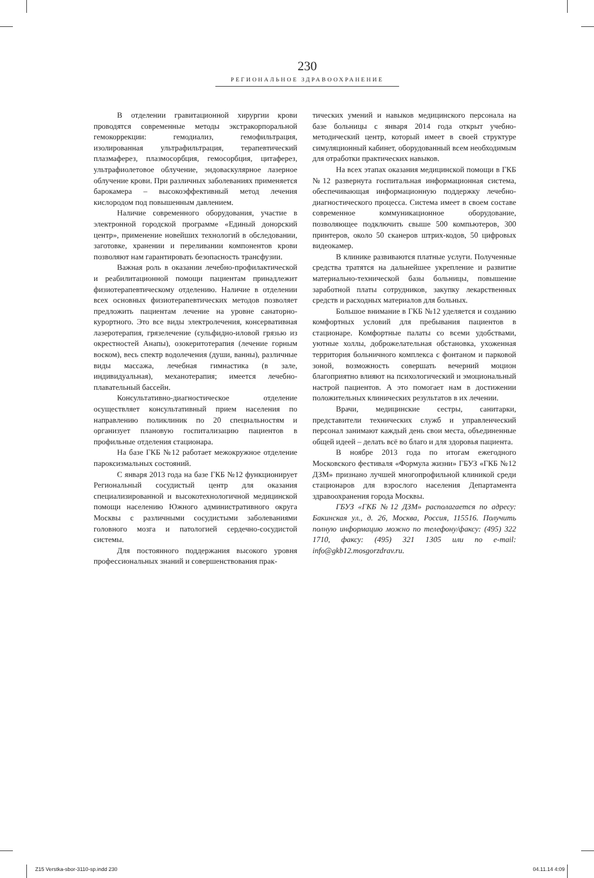230
РЕГИОНАЛЬНОЕ ЗДРАВООХРАНЕНИЕ
В отделении гравитационной хирургии крови проводятся современные методы экстракорпоральной гемокоррекции: гемодиализ, гемофильтрация, изолированная ультрафильтрация, терапевтический плазмаферез, плазмосорбция, гемосорбция, цитаферез, ультрафиолетовое облучение, эндоваскулярное лазерное облучение крови. При различных заболеваниях применяется барокамера – высокоэффективный метод лечения кислородом под повышенным давлением.
Наличие современного оборудования, участие в электронной городской программе «Единый донорский центр», применение новейших технологий в обследовании, заготовке, хранении и переливании компонентов крови позволяют нам гарантировать безопасность трансфузии.
Важная роль в оказании лечебно-профилактической и реабилитационной помощи пациентам принадлежит физиотерапевтическому отделению. Наличие в отделении всех основных физиотерапевтических методов позволяет предложить пациентам лечение на уровне санаторно-курортного. Это все виды электролечения, консервативная лазеротерапия, грязелечение (сульфидно-иловой грязью из окрестностей Анапы), озокеритотерапия (лечение горным воском), весь спектр водолечения (души, ванны), различные виды массажа, лечебная гимнастика (в зале, индивидуальная), механотерапия; имеется лечебно-плавательный бассейн.
Консультативно-диагностическое отделение осуществляет консультативный прием населения по направлению поликлиник по 20 специальностям и организует плановую госпитализацию пациентов в профильные отделения стационара.
На базе ГКБ №12 работает межокружное отделение пароксизмальных состояний.
С января 2013 года на базе ГКБ №12 функционирует Региональный сосудистый центр для оказания специализированной и высокотехнологичной медицинской помощи населению Южного административного округа Москвы с различными сосудистыми заболеваниями головного мозга и патологией сердечно-сосудистой системы.
Для постоянного поддержания высокого уровня профессиональных знаний и совершенствования прак-
тических умений и навыков медицинского персонала на базе больницы с января 2014 года открыт учебно-методический центр, который имеет в своей структуре симуляционный кабинет, оборудованный всем необходимым для отработки практических навыков.
На всех этапах оказания медицинской помощи в ГКБ №12 развернута госпитальная информационная система, обеспечивающая информационную поддержку лечебно-диагностического процесса. Система имеет в своем составе современное коммуникационное оборудование, позволяющее подключить свыше 500 компьютеров, 300 принтеров, около 50 сканеров штрих-кодов, 50 цифровых видеокамер.
В клинике развиваются платные услуги. Полученные средства тратятся на дальнейшее укрепление и развитие материально-технической базы больницы, повышение заработной платы сотрудников, закупку лекарственных средств и расходных материалов для больных.
Большое внимание в ГКБ №12 уделяется и созданию комфортных условий для пребывания пациентов в стационаре. Комфортные палаты со всеми удобствами, уютные холлы, доброжелательная обстановка, ухоженная территория больничного комплекса с фонтаном и парковой зоной, возможность совершать вечерний моцион благоприятно влияют на психологический и эмоциональный настрой пациентов. А это помогает нам в достижении положительных клинических результатов в их лечении.
Врачи, медицинские сестры, санитарки, представители технических служб и управленческий персонал занимают каждый день свои места, объединенные общей идеей – делать всё во благо и для здоровья пациента.
В ноябре 2013 года по итогам ежегодного Московского фестиваля «Формула жизни» ГБУЗ «ГКБ №12 ДЗМ» признано лучшей многопрофильной клиникой среди стационаров для взрослого населения Департамента здравоохранения города Москвы.
ГБУЗ «ГКБ №12 ДЗМ» располагается по адресу: Бакинская ул., д. 26, Москва, Россия, 115516. Получить полную информацию можно по телефону/факсу: (495) 322 1710, факсу: (495) 321 1305 или по e-mail: info@gkb12.mosgorzdrav.ru.
Z15 Verstka-sbor-3110-sp.indd 230 04.11.14 4:09